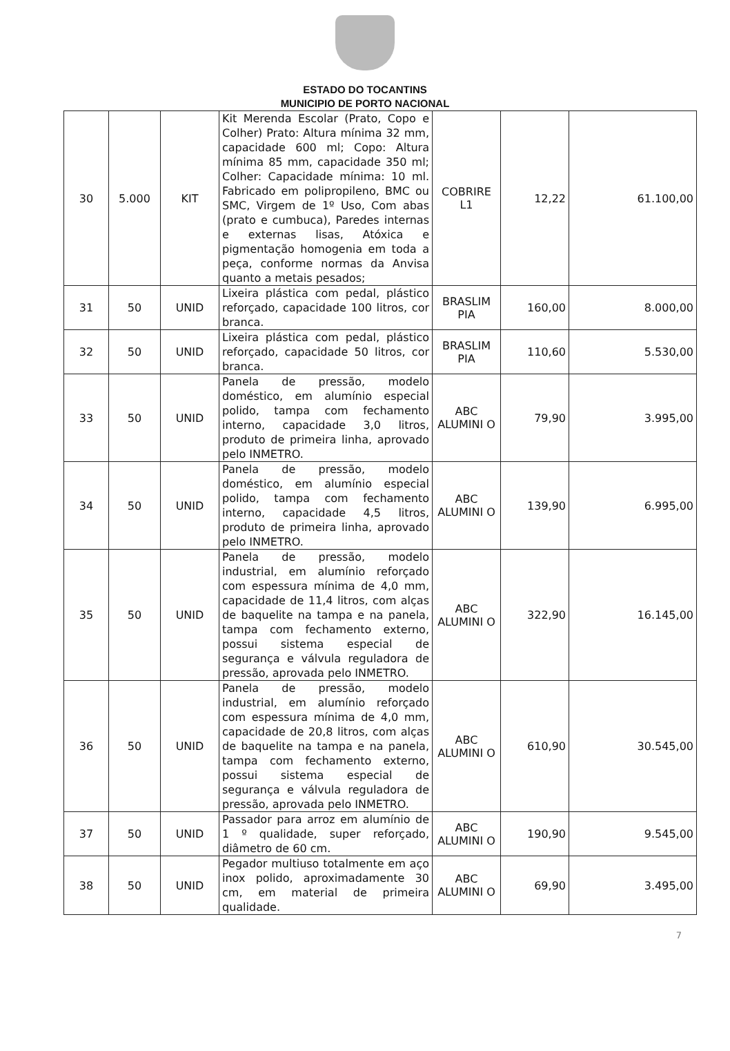ESTADO DO TOCANTINS
MUNICIPIO DE PORTO NACIONAL
| 30 | 5.000 | KIT | Kit Merenda Escolar (Prato, Copo e Colher) Prato: Altura mínima 32 mm, capacidade 600 ml; Copo: Altura mínima 85 mm, capacidade 350 ml; Colher: Capacidade mínima: 10 ml. Fabricado em polipropileno, BMC ou SMC, Virgem de 1º Uso, Com abas (prato e cumbuca), Paredes internas e externas lisas, Atóxica e pigmentação homogenia em toda a peça, conforme normas da Anvisa quanto a metais pesados; | COBRIRE L1 | 12,22 | 61.100,00 |
| 31 | 50 | UNID | Lixeira plástica com pedal, plástico reforçado, capacidade 100 litros, cor branca. | BRASLIM PIA | 160,00 | 8.000,00 |
| 32 | 50 | UNID | Lixeira plástica com pedal, plástico reforçado, capacidade 50 litros, cor branca. | BRASLIM PIA | 110,60 | 5.530,00 |
| 33 | 50 | UNID | Panela de pressão, modelo doméstico, em alumínio especial polido, tampa com fechamento interno, capacidade 3,0 litros, produto de primeira linha, aprovado pelo INMETRO. | ABC ALUMINI O | 79,90 | 3.995,00 |
| 34 | 50 | UNID | Panela de pressão, modelo doméstico, em alumínio especial polido, tampa com fechamento interno, capacidade 4,5 litros, produto de primeira linha, aprovado pelo INMETRO. | ABC ALUMINI O | 139,90 | 6.995,00 |
| 35 | 50 | UNID | Panela de pressão, modelo industrial, em alumínio reforçado com espessura mínima de 4,0 mm, capacidade de 11,4 litros, com alças de baquelite na tampa e na panela, tampa com fechamento externo, possui sistema especial de segurança e válvula reguladora de pressão, aprovada pelo INMETRO. | ABC ALUMINI O | 322,90 | 16.145,00 |
| 36 | 50 | UNID | Panela de pressão, modelo industrial, em alumínio reforçado com espessura mínima de 4,0 mm, capacidade de 20,8 litros, com alças de baquelite na tampa e na panela, tampa com fechamento externo, possui sistema especial de segurança e válvula reguladora de pressão, aprovada pelo INMETRO. | ABC ALUMINI O | 610,90 | 30.545,00 |
| 37 | 50 | UNID | Passador para arroz em alumínio de 1 º qualidade, super reforçado, diâmetro de 60 cm. | ABC ALUMINI O | 190,90 | 9.545,00 |
| 38 | 50 | UNID | Pegador multiuso totalmente em aço inox polido, aproximadamente 30 cm, em material de primeira qualidade. | ABC ALUMINI O | 69,90 | 3.495,00 |
7